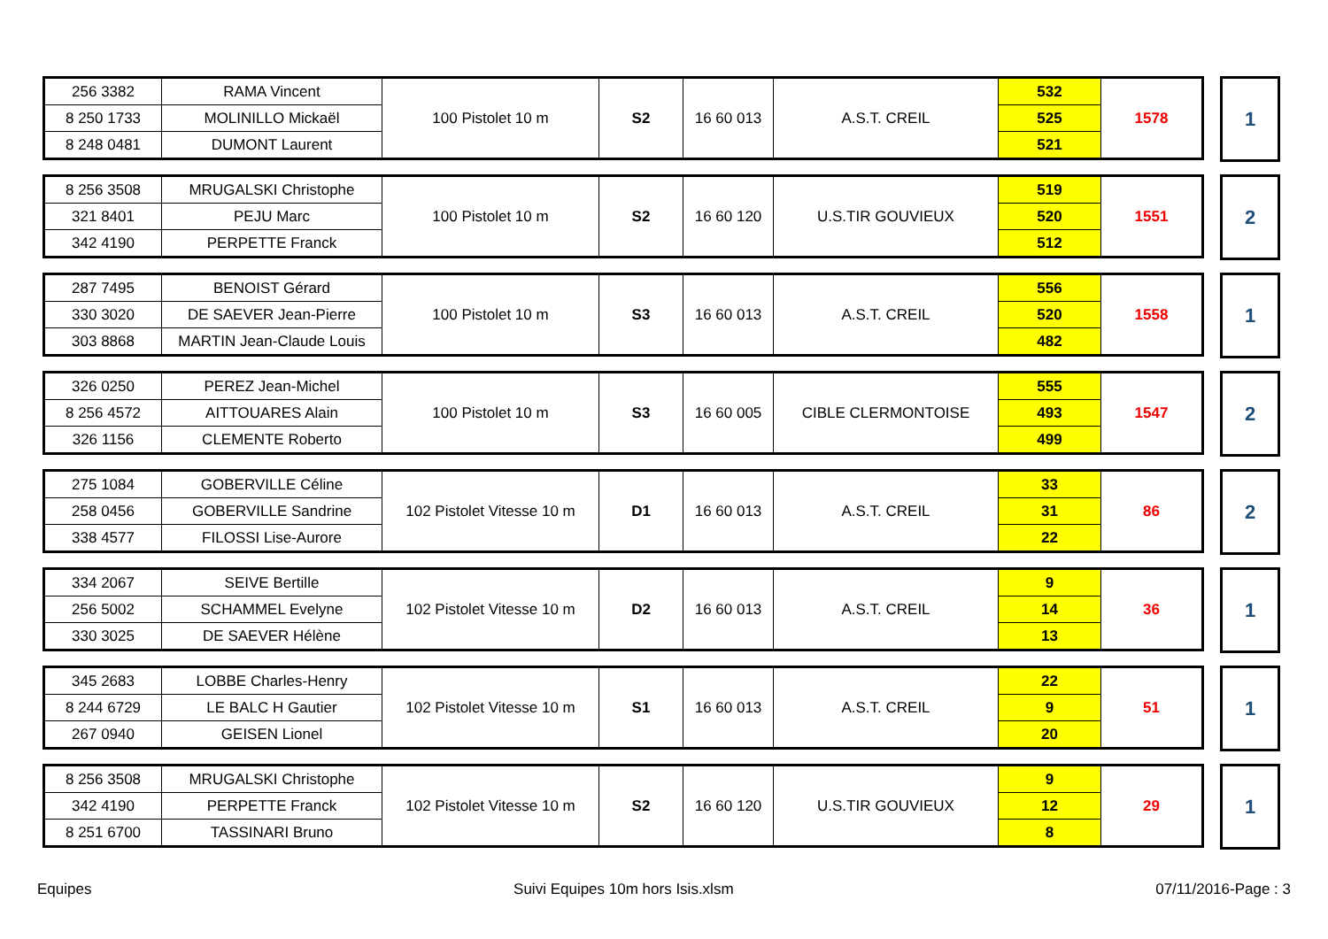| 256 3382 | RAMA Vincent | 100 Pistolet 10 m | S2 | 16 60 013 | A.S.T. CREIL | 532 | 1578 |
| 8 250 1733 | MOLINILLO Mickaël | | | | | 525 | |
| 8 248 0481 | DUMONT Laurent | | | | | 521 | |
| 1 |
| 8 256 3508 | MRUGALSKI Christophe | 100 Pistolet 10 m | S2 | 16 60 120 | U.S.TIR GOUVIEUX | 519 | 1551 |
| 321 8401 | PEJU Marc | | | | | 520 | |
| 342 4190 | PERPETTE Franck | | | | | 512 | |
| 2 |
| 287 7495 | BENOIST Gérard | 100 Pistolet 10 m | S3 | 16 60 013 | A.S.T. CREIL | 556 | 1558 |
| 330 3020 | DE SAEVER Jean-Pierre | | | | | 520 | |
| 303 8868 | MARTIN Jean-Claude Louis | | | | | 482 | |
| 1 |
| 326 0250 | PEREZ Jean-Michel | 100 Pistolet 10 m | S3 | 16 60 005 | CIBLE CLERMONTOISE | 555 | 1547 |
| 8 256 4572 | AITTOUARES Alain | | | | | 493 | |
| 326 1156 | CLEMENTE Roberto | | | | | 499 | |
| 2 |
| 275 1084 | GOBERVILLE Céline | 102 Pistolet Vitesse 10 m | D1 | 16 60 013 | A.S.T. CREIL | 33 | 86 |
| 258 0456 | GOBERVILLE Sandrine | | | | | 31 | |
| 338 4577 | FILOSSI Lise-Aurore | | | | | 22 | |
| 2 |
| 334 2067 | SEIVE Bertille | 102 Pistolet Vitesse 10 m | D2 | 16 60 013 | A.S.T. CREIL | 9 | 36 |
| 256 5002 | SCHAMMEL Evelyne | | | | | 14 | |
| 330 3025 | DE SAEVER Hélène | | | | | 13 | |
| 1 |
| 345 2683 | LOBBE Charles-Henry | 102 Pistolet Vitesse 10 m | S1 | 16 60 013 | A.S.T. CREIL | 22 | 51 |
| 8 244 6729 | LE BALC H Gautier | | | | | 9 | |
| 267 0940 | GEISEN Lionel | | | | | 20 | |
| 1 |
| 8 256 3508 | MRUGALSKI Christophe | 102 Pistolet Vitesse 10 m | S2 | 16 60 120 | U.S.TIR GOUVIEUX | 9 | 29 |
| 342 4190 | PERPETTE Franck | | | | | 12 | |
| 8 251 6700 | TASSINARI Bruno | | | | | 8 | |
| 1 |
Equipes Suivi Equipes 10m hors Isis.xlsm 07/11/2016-Page : 3